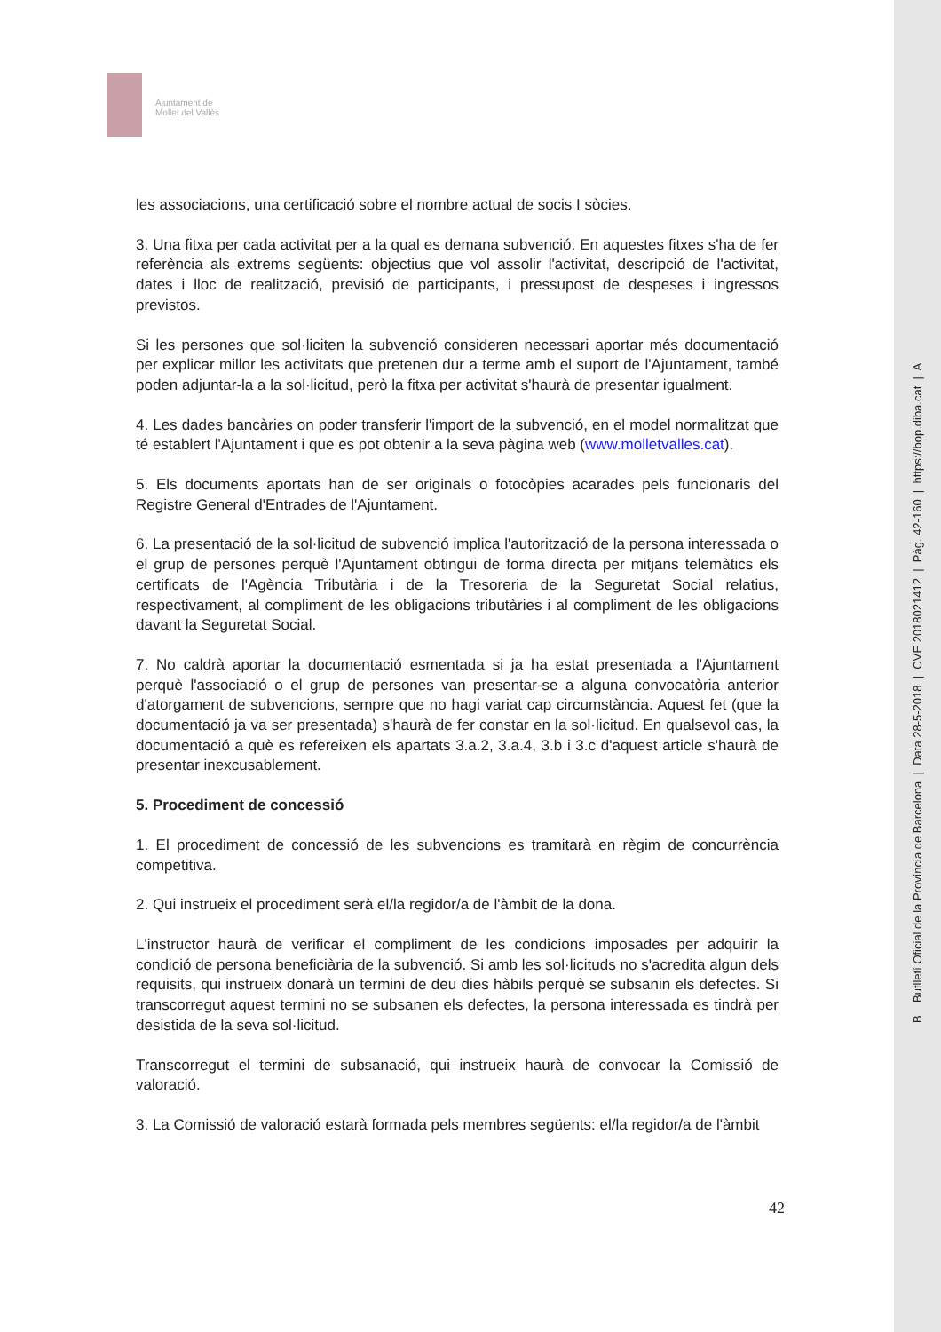Ajuntament de
Mollet del Vallès
les associacions, una certificació sobre el nombre actual de socis I sòcies.
3. Una fitxa per cada activitat per a la qual es demana subvenció. En aquestes fitxes s'ha de fer referència als extrems següents: objectius que vol assolir l'activitat, descripció de l'activitat, dates i lloc de realització, previsió de participants, i pressupost de despeses i ingressos previstos.
Si les persones que sol·liciten la subvenció consideren necessari aportar més documentació per explicar millor les activitats que pretenen dur a terme amb el suport de l'Ajuntament, també poden adjuntar-la a la sol·licitud, però la fitxa per activitat s'haurà de presentar igualment.
4. Les dades bancàries on poder transferir l'import de la subvenció, en el model normalitzat que té establert l'Ajuntament i que es pot obtenir a la seva pàgina web (www.molletvalles.cat).
5. Els documents aportats han de ser originals o fotocòpies acarades pels funcionaris del Registre General d'Entrades de l'Ajuntament.
6. La presentació de la sol·licitud de subvenció implica l'autorització de la persona interessada o el grup de persones perquè l'Ajuntament obtingui de forma directa per mitjans telemàtics els certificats de l'Agència Tributària i de la Tresoreria de la Seguretat Social relatius, respectivament, al compliment de les obligacions tributàries i al compliment de les obligacions davant la Seguretat Social.
7. No caldrà aportar la documentació esmentada si ja ha estat presentada a l'Ajuntament perquè l'associació o el grup de persones van presentar-se a alguna convocatòria anterior d'atorgament de subvencions, sempre que no hagi variat cap circumstància. Aquest fet (que la documentació ja va ser presentada) s'haurà de fer constar en la sol·licitud. En qualsevol cas, la documentació a què es refereixen els apartats 3.a.2, 3.a.4, 3.b i 3.c d'aquest article s'haurà de presentar inexcusablement.
5. Procediment de concessió
1. El procediment de concessió de les subvencions es tramitarà en règim de concurrència competitiva.
2. Qui instrueix el procediment serà el/la regidor/a de l'àmbit de la dona.
L'instructor haurà de verificar el compliment de les condicions imposades per adquirir la condició de persona beneficiària de la subvenció. Si amb les sol·licituds no s'acredita algun dels requisits, qui instrueix donarà un termini de deu dies hàbils perquè se subsanin els defectes. Si transcorregut aquest termini no se subsanen els defectes, la persona interessada es tindrà per desistida de la seva sol·licitud.
Transcorregut el termini de subsanació, qui instrueix haurà de convocar la Comissió de valoració.
3. La Comissió de valoració estarà formada pels membres següents: el/la regidor/a de l'àmbit
42
B Butlletí Oficial de la Província de Barcelona | Data 28-5-2018 | CVE 2018021412 | Pàg. 42-160 | https://bop.diba.cat | A